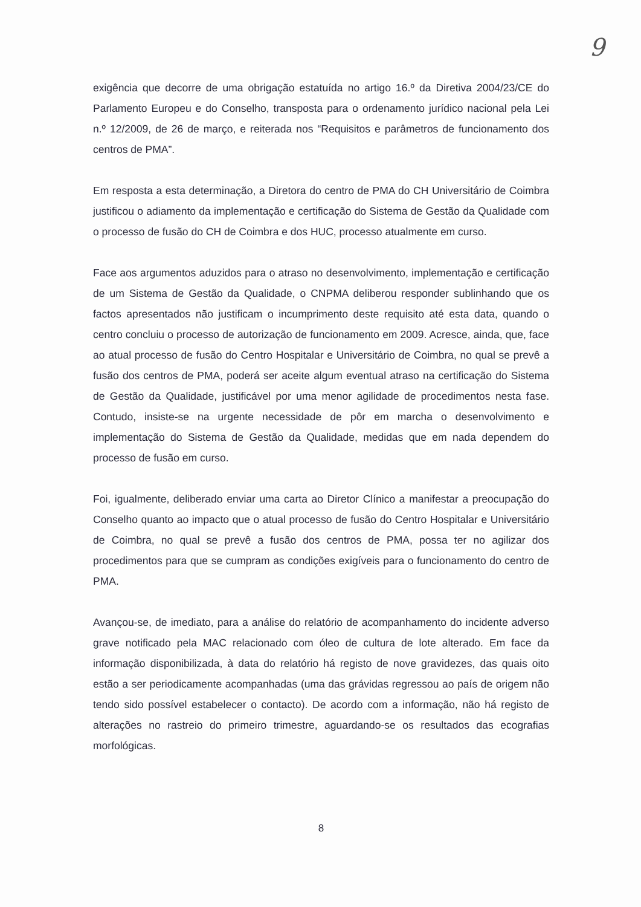9
exigência que decorre de uma obrigação estatuída no artigo 16.º da Diretiva 2004/23/CE do Parlamento Europeu e do Conselho, transposta para o ordenamento jurídico nacional pela Lei n.º 12/2009, de 26 de março, e reiterada nos “Requisitos e parâmetros de funcionamento dos centros de PMA”.
Em resposta a esta determinação, a Diretora do centro de PMA do CH Universitário de Coimbra justificou o adiamento da implementação e certificação do Sistema de Gestão da Qualidade com o processo de fusão do CH de Coimbra e dos HUC, processo atualmente em curso.
Face aos argumentos aduzidos para o atraso no desenvolvimento, implementação e certificação de um Sistema de Gestão da Qualidade, o CNPMA deliberou responder sublinhando que os factos apresentados não justificam o incumprimento deste requisito até esta data, quando o centro concluiu o processo de autorização de funcionamento em 2009. Acresce, ainda, que, face ao atual processo de fusão do Centro Hospitalar e Universitário de Coimbra, no qual se prevê a fusão dos centros de PMA, poderá ser aceite algum eventual atraso na certificação do Sistema de Gestão da Qualidade, justificável por uma menor agilidade de procedimentos nesta fase. Contudo, insiste-se na urgente necessidade de pôr em marcha o desenvolvimento e implementação do Sistema de Gestão da Qualidade, medidas que em nada dependem do processo de fusão em curso.
Foi, igualmente, deliberado enviar uma carta ao Diretor Clínico a manifestar a preocupação do Conselho quanto ao impacto que o atual processo de fusão do Centro Hospitalar e Universitário de Coimbra, no qual se prevê a fusão dos centros de PMA, possa ter no agilizar dos procedimentos para que se cumpram as condições exigíveis para o funcionamento do centro de PMA.
Avançou-se, de imediato, para a análise do relatório de acompanhamento do incidente adverso grave notificado pela MAC relacionado com óleo de cultura de lote alterado. Em face da informação disponibilizada, à data do relatório há registo de nove gravidezes, das quais oito estão a ser periodicamente acompanhadas (uma das grávidas regressou ao país de origem não tendo sido possível estabelecer o contacto). De acordo com a informação, não há registo de alterações no rastreio do primeiro trimestre, aguardando-se os resultados das ecografias morfológicas.
8